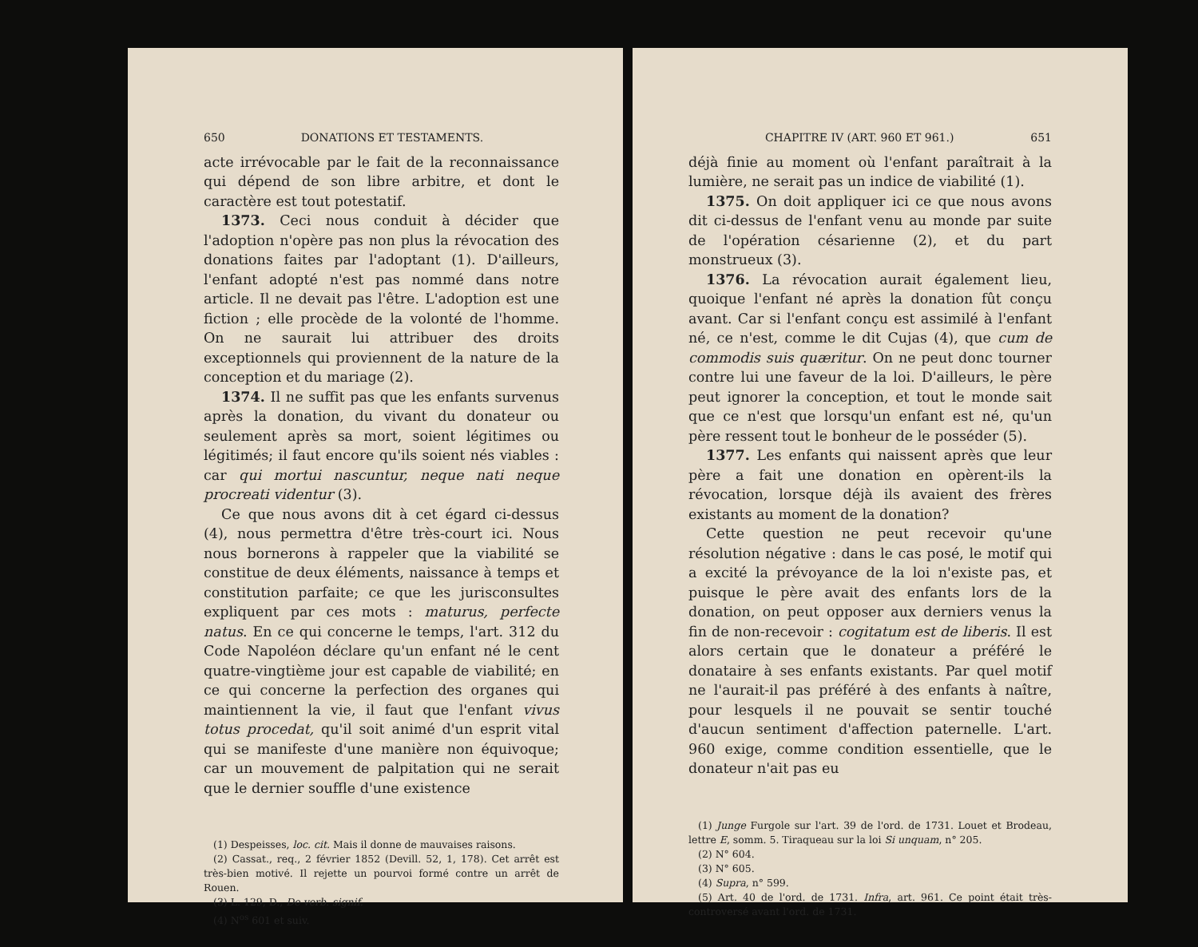650 DONATIONS ET TESTAMENTS.
acte irrévocable par le fait de la reconnaissance qui dépend de son libre arbitre, et dont le caractère est tout potestatif.
1373. Ceci nous conduit à décider que l'adoption n'opère pas non plus la révocation des donations faites par l'adoptant (1). D'ailleurs, l'enfant adopté n'est pas nommé dans notre article. Il ne devait pas l'être. L'adoption est une fiction ; elle procède de la volonté de l'homme. On ne saurait lui attribuer des droits exceptionnels qui proviennent de la nature de la conception et du mariage (2).
1374. Il ne suffit pas que les enfants survenus après la donation, du vivant du donateur ou seulement après sa mort, soient légitimes ou légitimés; il faut encore qu'ils soient nés viables : car qui mortui nascuntur, neque nati neque procreati videntur (3).
Ce que nous avons dit à cet égard ci-dessus (4), nous permettra d'être très-court ici. Nous nous bornerons à rappeler que la viabilité se constitue de deux éléments, naissance à temps et constitution parfaite; ce que les jurisconsultes expliquent par ces mots : maturus, perfecte natus. En ce qui concerne le temps, l'art. 312 du Code Napoléon déclare qu'un enfant né le cent quatre-vingtième jour est capable de viabilité; en ce qui concerne la perfection des organes qui maintiennent la vie, il faut que l'enfant vivus totus procedat, qu'il soit animé d'un esprit vital qui se manifeste d'une manière non équivoque; car un mouvement de palpitation qui ne serait que le dernier souffle d'une existence
(1) Despeisses, loc. cit. Mais il donne de mauvaises raisons.
(2) Cassat., req., 2 février 1852 (Devill. 52, 1, 178). Cet arrêt est très-bien motivé. Il rejette un pourvoi formé contre un arrêt de Rouen.
(3) L. 129, D., De verb. signif.
(4) N<sup>os</sup> 601 et suiv.
CHAPITRE IV (ART. 960 ET 961.) 651
déjà finie au moment où l'enfant paraîtrait à la lumière, ne serait pas un indice de viabilité (1).
1375. On doit appliquer ici ce que nous avons dit ci-dessus de l'enfant venu au monde par suite de l'opération césarienne (2), et du part monstrueux (3).
1376. La révocation aurait également lieu, quoique l'enfant né après la donation fût conçu avant. Car si l'enfant conçu est assimilé à l'enfant né, ce n'est, comme le dit Cujas (4), que cum de commodis suis quæritur. On ne peut donc tourner contre lui une faveur de la loi. D'ailleurs, le père peut ignorer la conception, et tout le monde sait que ce n'est que lorsqu'un enfant est né, qu'un père ressent tout le bonheur de le posséder (5).
1377. Les enfants qui naissent après que leur père a fait une donation en opèrent-ils la révocation, lorsque déjà ils avaient des frères existants au moment de la donation?
Cette question ne peut recevoir qu'une résolution négative : dans le cas posé, le motif qui a excité la prévoyance de la loi n'existe pas, et puisque le père avait des enfants lors de la donation, on peut opposer aux derniers venus la fin de non-recevoir : cogitatum est de liberis. Il est alors certain que le donateur a préféré le donataire à ses enfants existants. Par quel motif ne l'aurait-il pas préféré à des enfants à naître, pour lesquels il ne pouvait se sentir touché d'aucun sentiment d'affection paternelle. L'art. 960 exige, comme condition essentielle, que le donateur n'ait pas eu
(1) Junge Furgole sur l'art. 39 de l'ord. de 1731. Louet et Brodeau, lettre E, somm. 5. Tiraqueau sur la loi Si unquam, n° 205.
(2) N° 604.
(3) N° 605.
(4) Supra, n° 599.
(5) Art. 40 de l'ord. de 1731. Infra, art. 961. Ce point était très-controversé avant l'ord. de 1731.